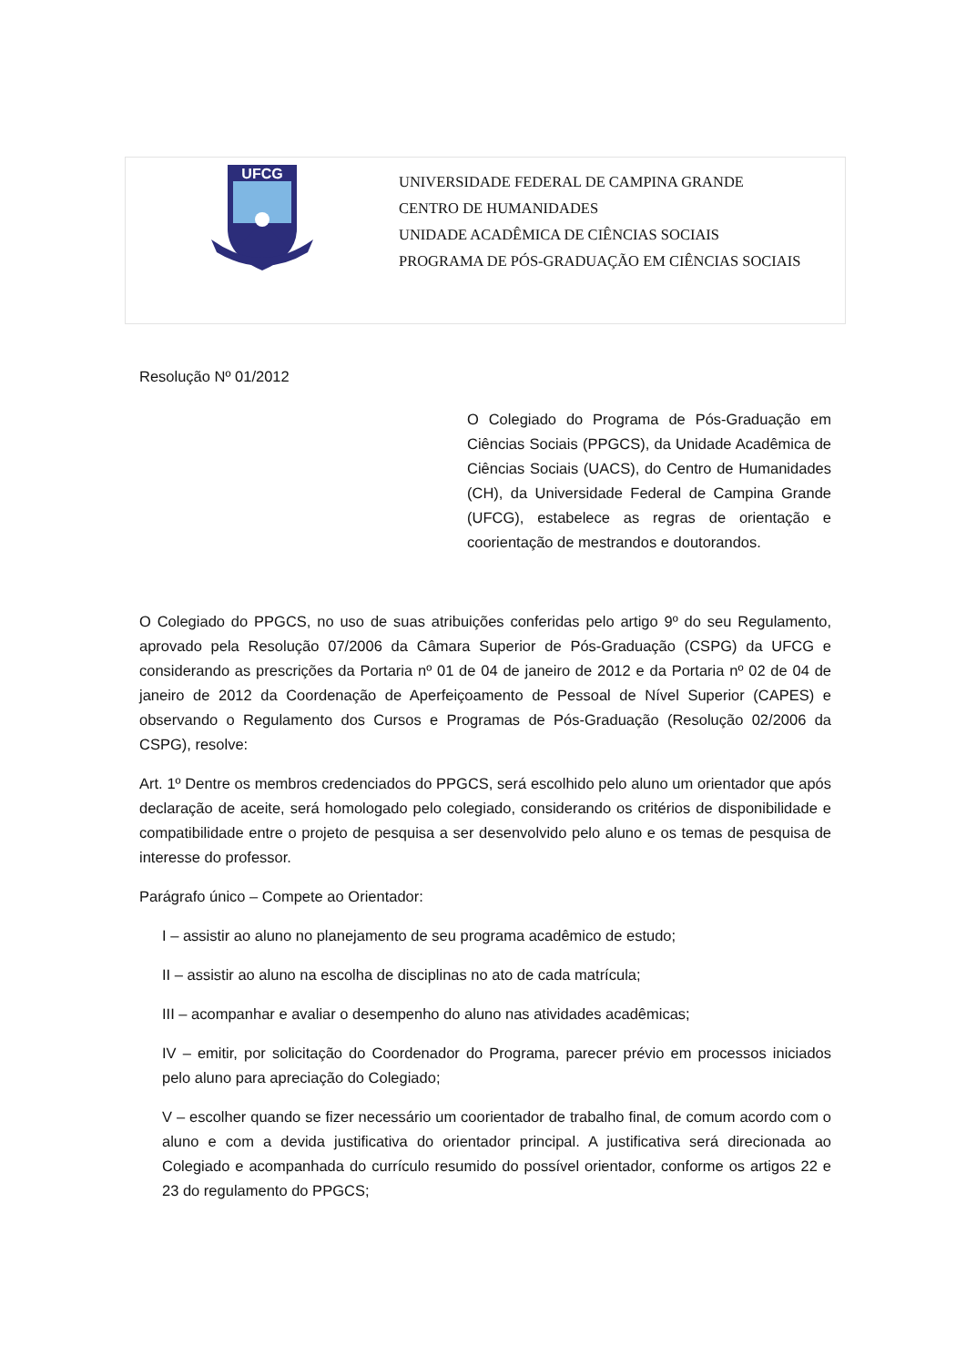UFCG
UNIVERSIDADE FEDERAL DE CAMPINA GRANDE
CENTRO DE HUMANIDADES
UNIDADE ACADÊMICA DE CIÊNCIAS SOCIAIS
PROGRAMA DE PÓS-GRADUAÇÃO EM CIÊNCIAS SOCIAIS
Resolução Nº 01/2012
O Colegiado do Programa de Pós-Graduação em Ciências Sociais (PPGCS), da Unidade Acadêmica de Ciências Sociais (UACS), do Centro de Humanidades (CH), da Universidade Federal de Campina Grande (UFCG), estabelece as regras de orientação e coorientação de mestrandos e doutorandos.
O Colegiado do PPGCS, no uso de suas atribuições conferidas pelo artigo 9º do seu Regulamento, aprovado pela Resolução 07/2006 da Câmara Superior de Pós-Graduação (CSPG) da UFCG e considerando as prescrições da Portaria nº 01 de 04 de janeiro de 2012 e da Portaria nº 02 de 04 de janeiro de 2012 da Coordenação de Aperfeiçoamento de Pessoal de Nível Superior (CAPES) e observando o Regulamento dos Cursos e Programas de Pós-Graduação (Resolução 02/2006 da CSPG), resolve:
Art. 1º Dentre os membros credenciados do PPGCS, será escolhido pelo aluno um orientador que após declaração de aceite, será homologado pelo colegiado, considerando os critérios de disponibilidade e compatibilidade entre o projeto de pesquisa a ser desenvolvido pelo aluno e os temas de pesquisa de interesse do professor.
Parágrafo único – Compete ao Orientador:
I – assistir ao aluno no planejamento de seu programa acadêmico de estudo;
II – assistir ao aluno na escolha de disciplinas no ato de cada matrícula;
III – acompanhar e avaliar o desempenho do aluno nas atividades acadêmicas;
IV – emitir, por solicitação do Coordenador do Programa, parecer prévio em processos iniciados pelo aluno para apreciação do Colegiado;
V – escolher quando se fizer necessário um coorientador de trabalho final, de comum acordo com o aluno e com a devida justificativa do orientador principal. A justificativa será direcionada ao Colegiado e acompanhada do currículo resumido do possível orientador, conforme os artigos 22 e 23 do regulamento do PPGCS;